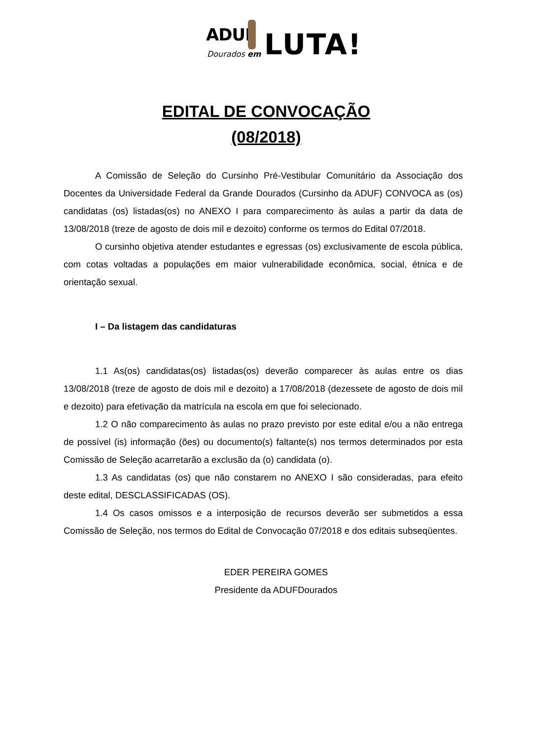ADUF
Dourados em LUTA!
EDITAL DE CONVOCAÇÃO
(08/2018)
A Comissão de Seleção do Cursinho Pré-Vestibular Comunitário da Associação dos Docentes da Universidade Federal da Grande Dourados (Cursinho da ADUF) CONVOCA as (os) candidatas (os) listadas(os) no ANEXO I para comparecimento às aulas a partir da data de 13/08/2018 (treze de agosto de dois mil e dezoito) conforme os termos do Edital 07/2018.
O cursinho objetiva atender estudantes e egressas (os) exclusivamente de escola pública, com cotas voltadas a populações em maior vulnerabilidade econômica, social, étnica e de orientação sexual.
I – Da listagem das candidaturas
1.1 As(os) candidatas(os) listadas(os) deverão comparecer às aulas entre os dias 13/08/2018 (treze de agosto de dois mil e dezoito) a 17/08/2018 (dezessete de agosto de dois mil e dezoito) para efetivação da matrícula na escola em que foi selecionado.
1.2 O não comparecimento às aulas no prazo previsto por este edital e/ou a não entrega de possível (is) informação (ões) ou documento(s) faltante(s) nos termos determinados por esta Comissão de Seleção acarretarão a exclusão da (o) candidata (o).
1.3 As candidatas (os) que não constarem no ANEXO I são consideradas, para efeito deste edital, DESCLASSIFICADAS (OS).
1.4 Os casos omissos e a interposição de recursos deverão ser submetidos a essa Comissão de Seleção, nos termos do Edital de Convocação 07/2018 e dos editais subseqüentes.
EDER PEREIRA GOMES
Presidente da ADUFDourados